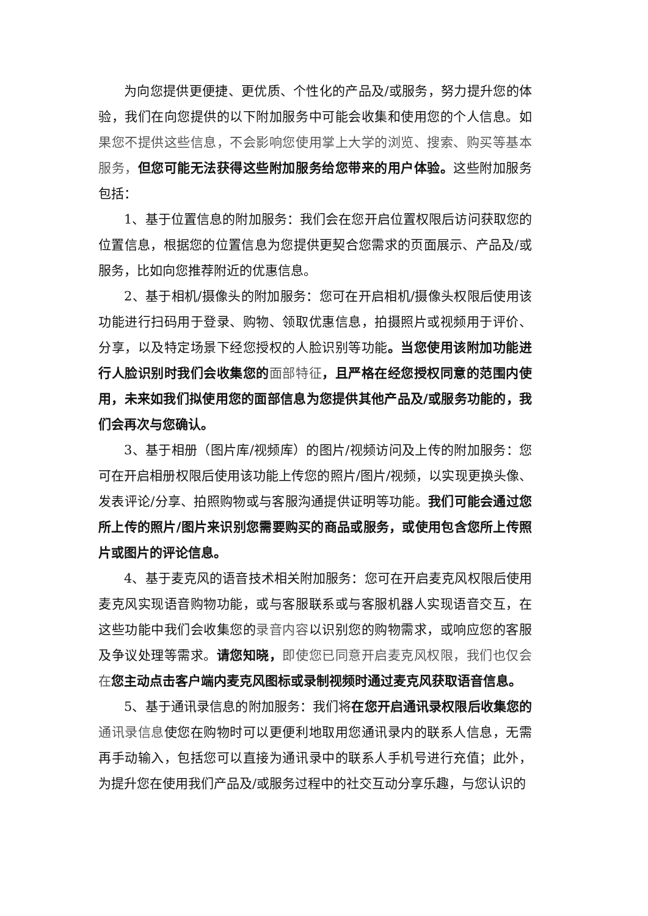为向您提供更便捷、更优质、个性化的产品及/或服务，努力提升您的体验，我们在向您提供的以下附加服务中可能会收集和使用您的个人信息。如果您不提供这些信息，不会影响您使用掌上大学的浏览、搜索、购买等基本服务，但您可能无法获得这些附加服务给您带来的用户体验。这些附加服务包括：
1、基于位置信息的附加服务：我们会在您开启位置权限后访问获取您的位置信息，根据您的位置信息为您提供更契合您需求的页面展示、产品及/或服务，比如向您推荐附近的优惠信息。
2、基于相机/摄像头的附加服务：您可在开启相机/摄像头权限后使用该功能进行扫码用于登录、购物、领取优惠信息，拍摄照片或视频用于评价、分享，以及特定场景下经您授权的人脸识别等功能。当您使用该附加功能进行人脸识别时我们会收集您的 面部特征，且严格在经您授权同意的范围内使用，未来如我们拟使用您的面部信息为您提供其他产品及/或服务功能的，我们会再次与您确认。
3、基于相册（图片库/视频库）的图片/视频访问及上传的附加服务：您可在开启相册权限后使用该功能上传您的照片/图片/视频，以实现更换头像、发表评论/分享、拍照购物或与客服沟通提供证明等功能。我们可能会通过您所上传的照片/图片来识别您需要购买的商品或服务，或使用包含您所上传照片或图片的评论信息。
4、基于麦克风的语音技术相关附加服务：您可在开启麦克风权限后使用麦克风实现语音购物功能，或与客服联系或与客服机器人实现语音交互，在这些功能中我们会收集您的录音内容以识别您的购物需求，或响应您的客服及争议处理等需求。请您知晓，即使您已同意开启麦克风权限，我们也仅会在 您主动点击客户端内麦克风图标或录制视频时通过麦克风获取语音信息。
5、基于通讯录信息的附加服务：我们将在您开启通讯录权限后收集您的 通讯录信息使您在购物时可以更便利地取用您通讯录内的联系人信息，无需再手动输入，包括您可以直接为通讯录中的联系人手机号进行充值；此外，为提升您在使用我们产品及/或服务过程中的社交互动分享乐趣，与您认识的